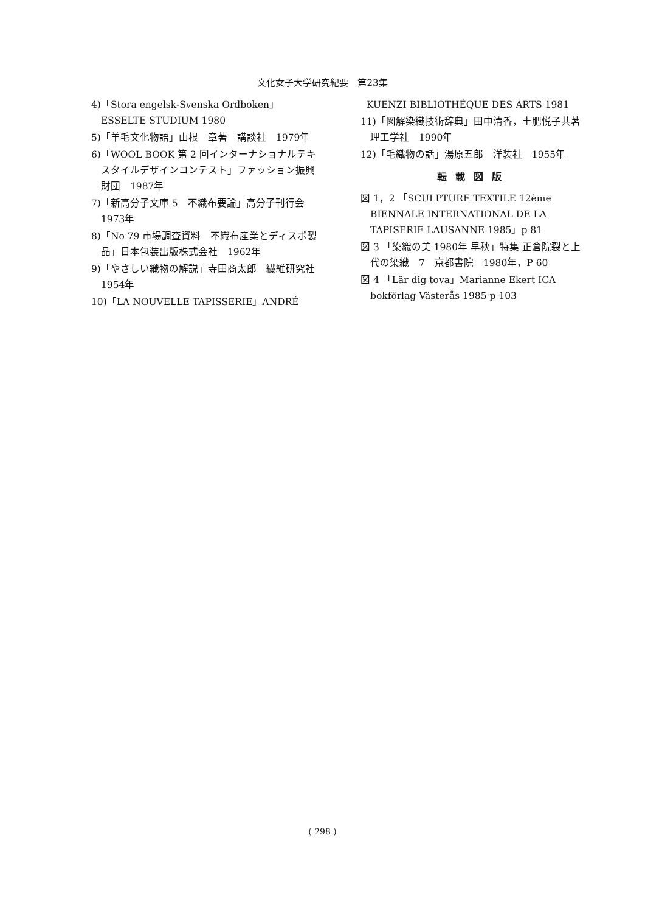文化女子大学研究紀要　第23集
4)「Stora engelsk-Svenska Ordboken」ESSELTE STUDIUM 1980
5)「羊毛文化物語」山根　章著　講談社　1979年
6)「WOOL BOOK 第 2 回インターナショナルテキスタイルデザインコンテスト」ファッション振興財団　1987年
7)「新高分子文庫 5　不織布要論」高分子刊行会　1973年
8)「No 79 市場調査資料　不織布産業とディスポ製品」日本包装出版株式会社　1962年
9)「やさしい織物の解説」寺田商太郎　繊維研究社　1954年
10)「LA NOUVELLE TAPISSERIE」ANDRÉ
KUENZI BIBLIOTHÉQUE DES ARTS 1981
11)「図解染織技術辞典」田中清香，土肥悦子共著　理工学社　1990年
12)「毛織物の話」湯原五郎　洋装社　1955年
転載図版
図 1，2 「SCULPTURE TEXTILE 12ème BIENNALE INTERNATIONAL DE LA TAPISERIE LAUSANNE 1985」p 81
図 3 「染織の美 1980年 早秋」特集 正倉院裂と上代の染織　7　京都書院　1980年，P 60
図 4 「Lär dig tova」Marianne Ekert ICA bokförlag Västerås 1985 p 103
( 298 )